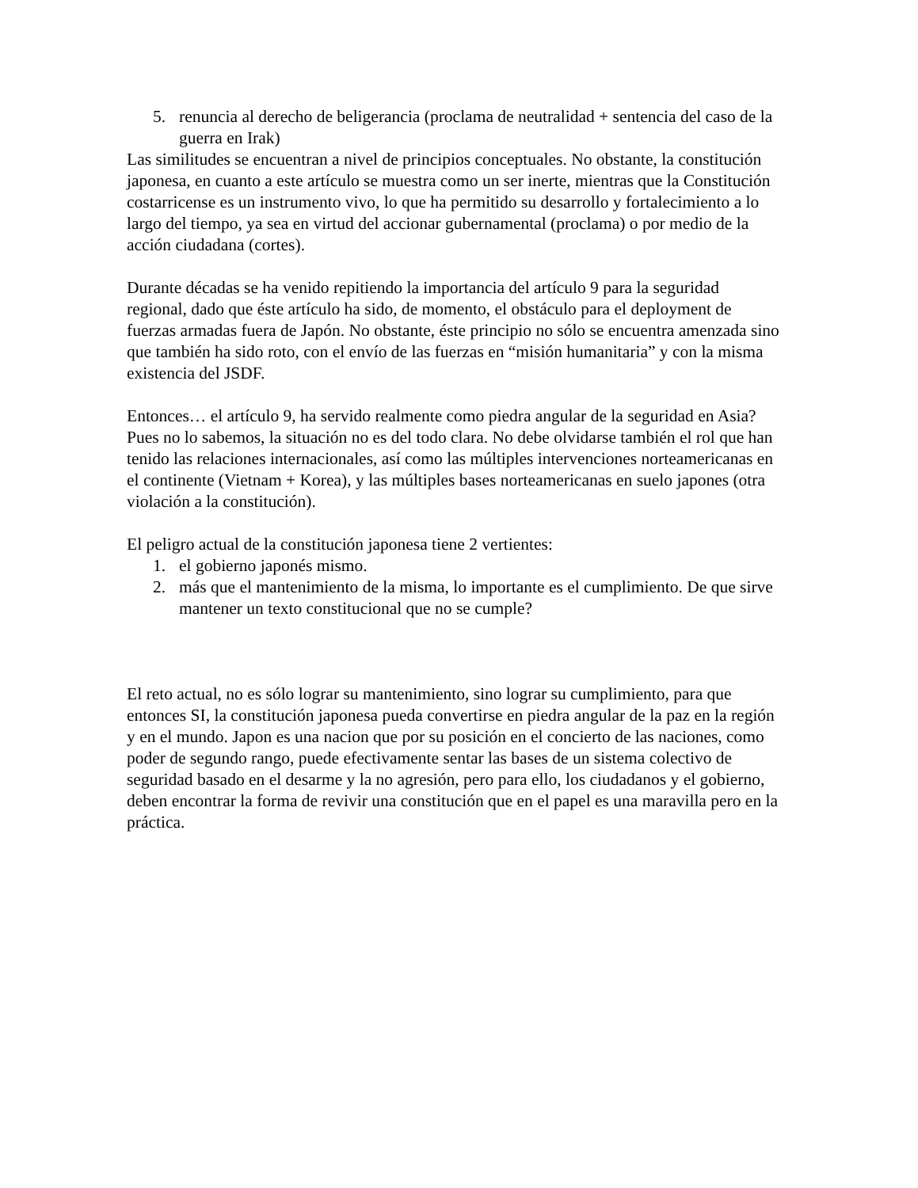5. renuncia al derecho de beligerancia (proclama de neutralidad + sentencia del caso de la guerra en Irak)
Las similitudes se encuentran a nivel de principios conceptuales. No obstante, la constitución japonesa, en cuanto a este artículo se muestra como un ser inerte, mientras que la Constitución costarricense es un instrumento vivo, lo que ha permitido su desarrollo y fortalecimiento a lo largo del tiempo, ya sea en virtud del accionar gubernamental (proclama) o por medio de la acción ciudadana (cortes).
Durante décadas se ha venido repitiendo la importancia del artículo 9 para la seguridad regional, dado que éste artículo ha sido, de momento, el obstáculo para el deployment de fuerzas armadas fuera de Japón. No obstante, éste principio no sólo se encuentra amenzada sino que también ha sido roto, con el envío de las fuerzas en “misión humanitaria” y con la misma existencia del JSDF.
Entonces… el artículo 9, ha servido realmente como piedra angular de la seguridad en Asia? Pues no lo sabemos, la situación no es del todo clara. No debe olvidarse también el rol que han tenido las relaciones internacionales, así como las múltiples intervenciones norteamericanas en el continente (Vietnam + Korea), y las múltiples bases norteamericanas en suelo japones (otra violación a la constitución).
El peligro actual de la constitución japonesa tiene 2 vertientes:
1. el gobierno japonés mismo.
2. más que el mantenimiento de la misma, lo importante es el cumplimiento. De que sirve mantener un texto constitucional que no se cumple?
El reto actual, no es sólo lograr su mantenimiento, sino lograr su cumplimiento, para que entonces SI, la constitución japonesa pueda convertirse en piedra angular de la paz en la región y en el mundo. Japon es una nacion que por su posición en el concierto de las naciones, como poder de segundo rango, puede efectivamente sentar las bases de un sistema colectivo de seguridad basado en el desarme y la no agresión, pero para ello, los ciudadanos y el gobierno, deben encontrar la forma de revivir una constitución que en el papel es una maravilla pero en la práctica.